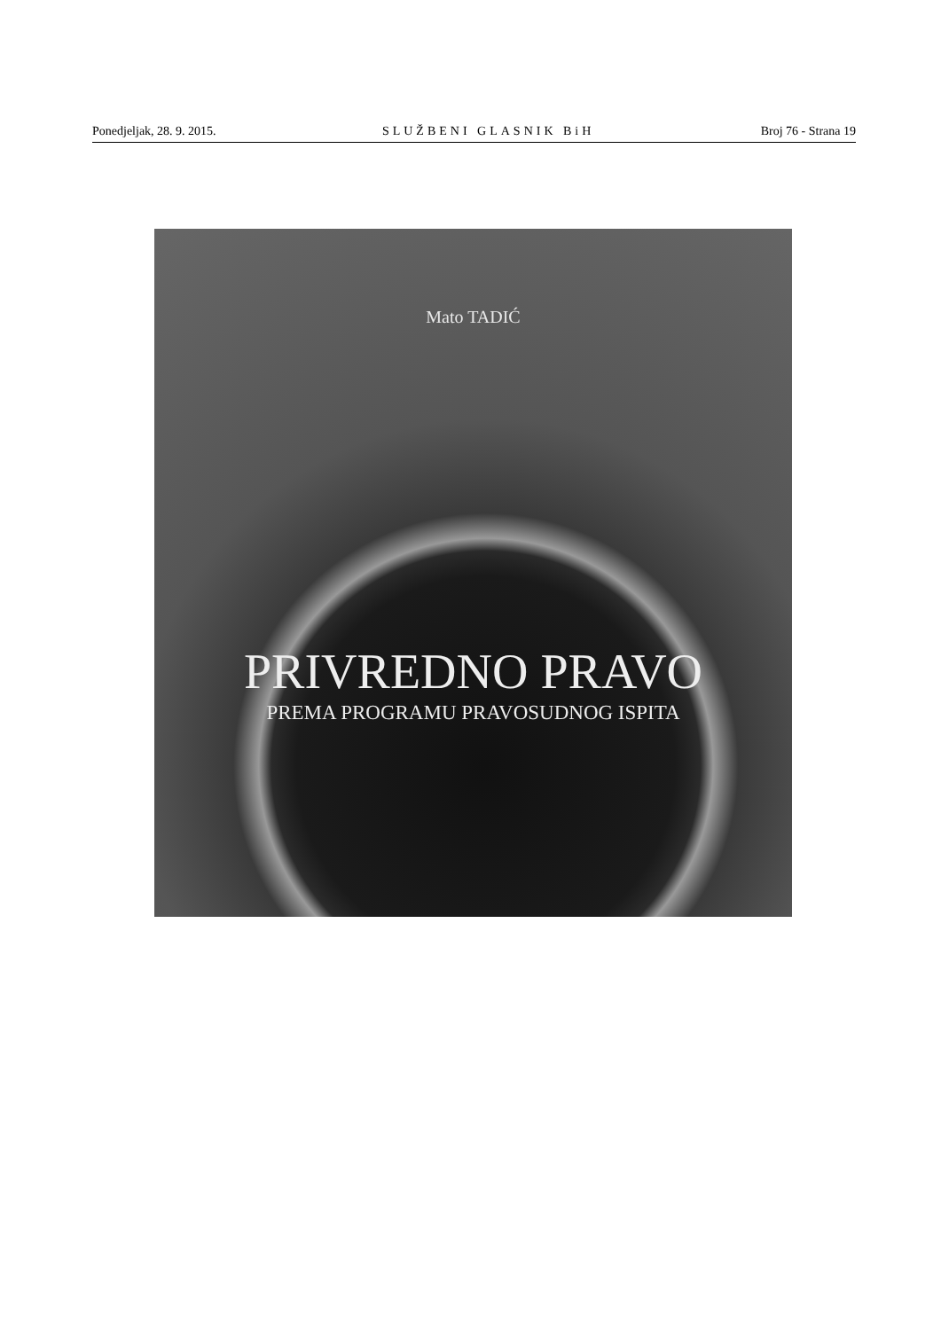Ponedjeljak, 28. 9. 2015. SLUŽBENI GLASNIK BiH Broj 76 - Strana 19
Mato TADIĆ
PRIVREDNO PRAVO
PREMA PROGRAMU PRAVOSUDNOG ISPITA